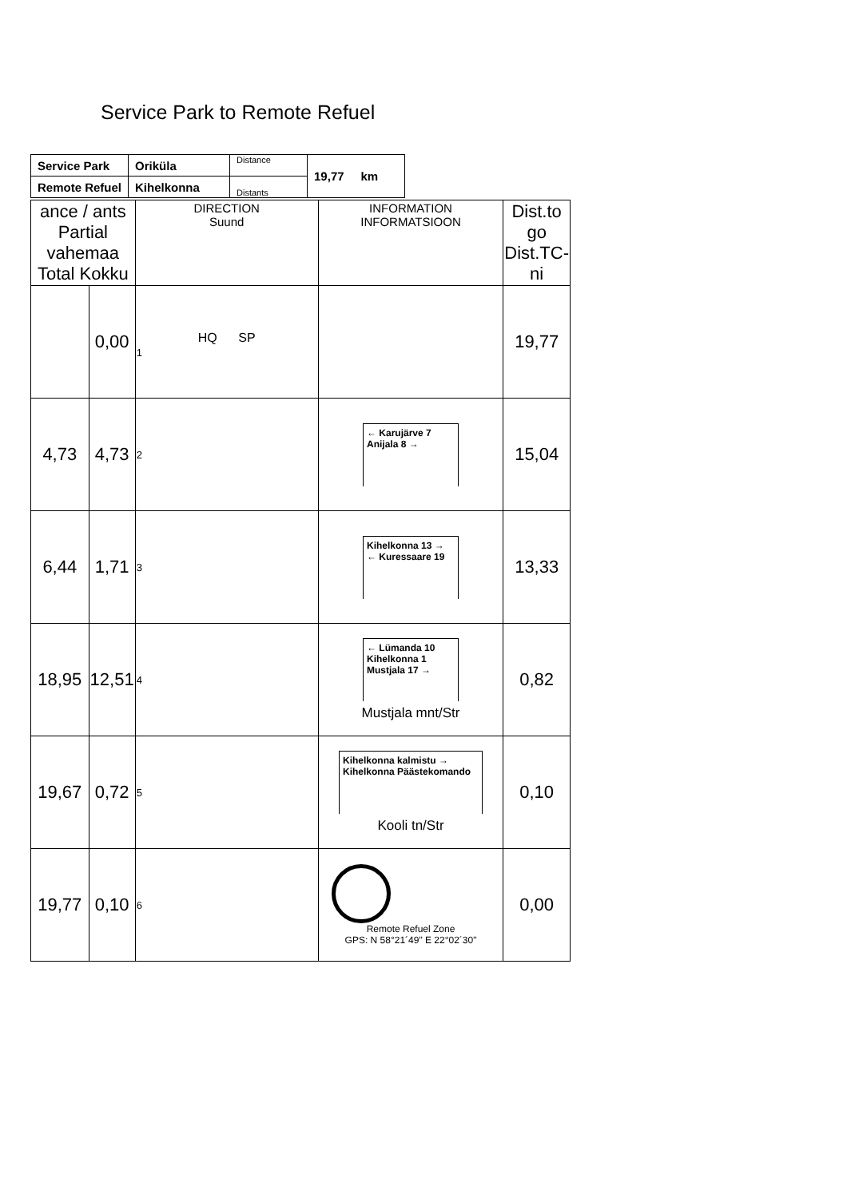Service Park to Remote Refuel
| Service Park | Oriküla | Distance | 19,77 km |
| Remote Refuel | Kihelkonna | Distants | |
| ance / ants Partial vahemaa Total Kokku | | DIRECTION Suund | INFORMATION INFORMATSIOON | Dist.to go Dist.TC-ni |
| | 0,00 | HQ SP 1 | | 19,77 |
| 4,73 | 4,73 | 2 | ← Karujärve 7 Anijala 8 → | 15,04 |
| 6,44 | 1,71 | 3 | Kihelkonna 13 → ← Kuressaare 19 | 13,33 |
| 18,95 | 12,51 | 4 | ← Lümanda 10 Kihelkonna 1 Mustjala 17 → Mustjala mnt/Str | 0,82 |
| 19,67 | 0,72 | 5 | Kihelkonna kalmistu → Kihelkonna Päästekomando Kooli tn/Str | 0,10 |
| 19,77 | 0,10 | 6 | Remote Refuel Zone GPS: N 58°21´49" E 22°02´30" | 0,00 |